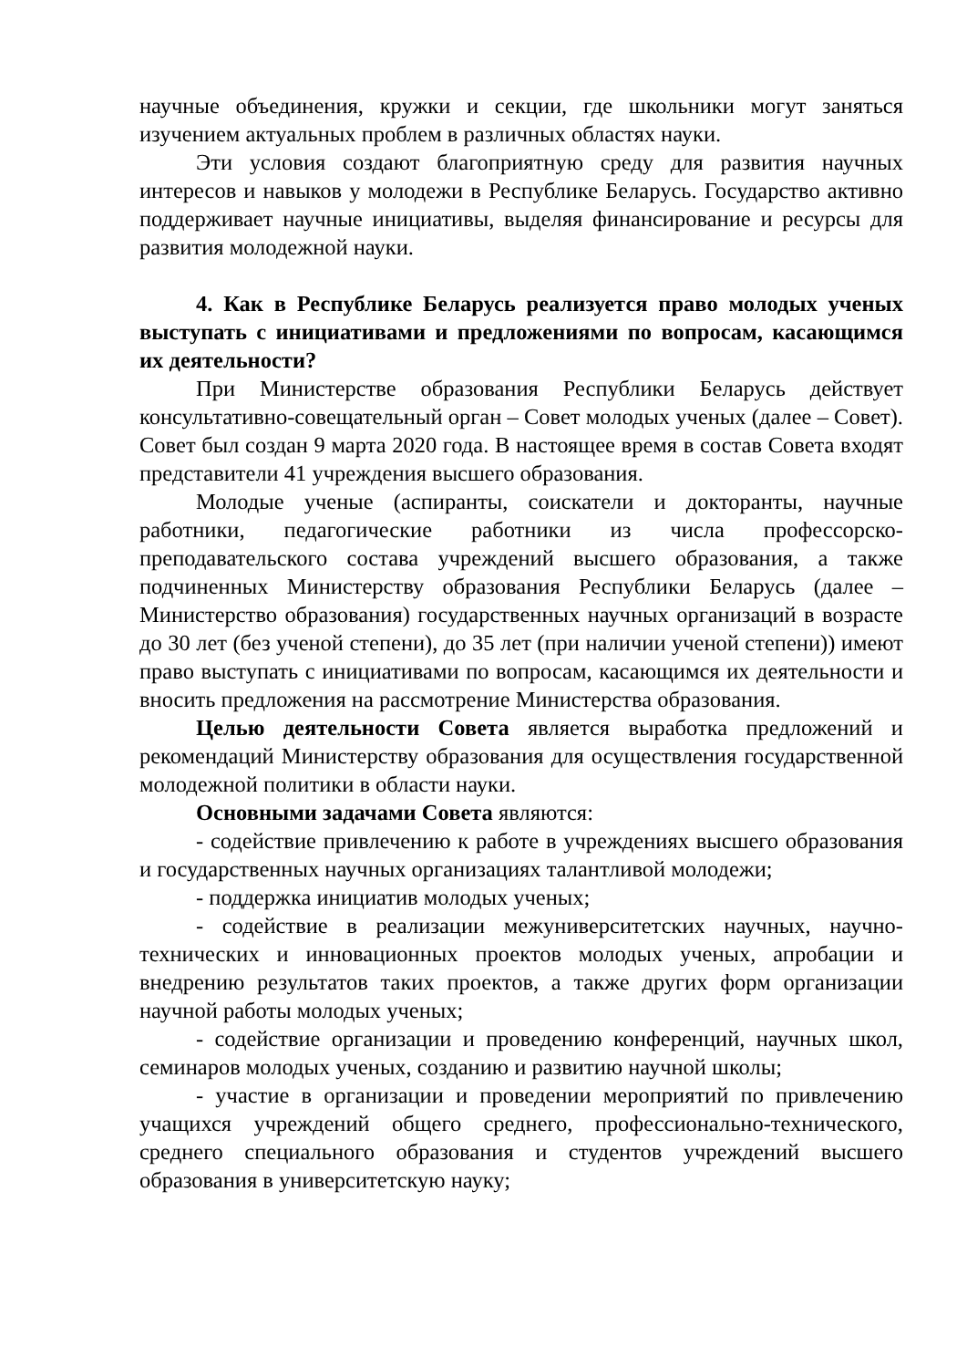научные объединения, кружки и секции, где школьники могут заняться изучением актуальных проблем в различных областях науки.
Эти условия создают благоприятную среду для развития научных интересов и навыков у молодежи в Республике Беларусь. Государство активно поддерживает научные инициативы, выделяя финансирование и ресурсы для развития молодежной науки.
4. Как в Республике Беларусь реализуется право молодых ученых выступать с инициативами и предложениями по вопросам, касающимся их деятельности?
При Министерстве образования Республики Беларусь действует консультативно-совещательный орган – Совет молодых ученых (далее – Совет). Совет был создан 9 марта 2020 года. В настоящее время в состав Совета входят представители 41 учреждения высшего образования.
Молодые ученые (аспиранты, соискатели и докторанты, научные работники, педагогические работники из числа профессорско-преподавательского состава учреждений высшего образования, а также подчиненных Министерству образования Республики Беларусь (далее – Министерство образования) государственных научных организаций в возрасте до 30 лет (без ученой степени), до 35 лет (при наличии ученой степени)) имеют право выступать с инициативами по вопросам, касающимся их деятельности и вносить предложения на рассмотрение Министерства образования.
Целью деятельности Совета является выработка предложений и рекомендаций Министерству образования для осуществления государственной молодежной политики в области науки.
Основными задачами Совета являются:
- содействие привлечению к работе в учреждениях высшего образования и государственных научных организациях талантливой молодежи;
- поддержка инициатив молодых ученых;
- содействие в реализации межуниверситетских научных, научно-технических и инновационных проектов молодых ученых, апробации и внедрению результатов таких проектов, а также других форм организации научной работы молодых ученых;
- содействие организации и проведению конференций, научных школ, семинаров молодых ученых, созданию и развитию научной школы;
- участие в организации и проведении мероприятий по привлечению учащихся учреждений общего среднего, профессионально-технического, среднего специального образования и студентов учреждений высшего образования в университетскую науку;